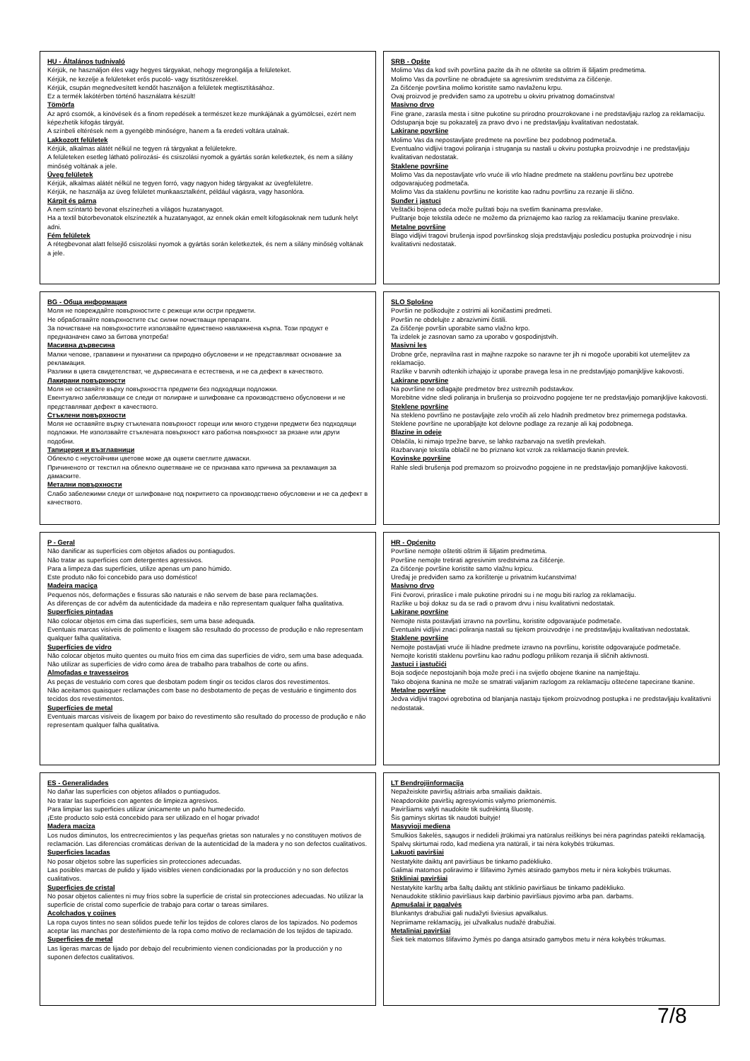HU - Általános tudnivaló
Kérjük, ne használjon éles vagy hegyes tárgyakat, nehogy megrongálja a felületeket.
Kérjük, ne kezelje a felületeket erős pucoló- vagy tisztítószerekkel.
Kérjük, csupán megnedvesített kendőt használjon a felületek megtisztításához.
Ez a termék lakótérben történő használatra készült!
Tömörfa
Az apró csomók, a kinövések és a finom repedések a természet keze munkájának a gyümölcsei, ezért nem képezhetik kifogás tárgyát.
A színbeli eltérések nem a gyengébb minőségre, hanem a fa eredeti voltára utalnak.
Lakkozott felületek
Kérjük, alkalmas alátét nélkül ne tegyen rá tárgyakat a felületekre.
A felületeken esetleg látható polírozási- és csiszolási nyomok a gyártás során keletkeztek, és nem a silány minőség voltának a jele.
Üveg felületek
Kérjük, alkalmas alátét nélkül ne tegyen forró, vagy nagyon hideg tárgyakat az üvegfelületre.
Kérjük, ne használja az üveg felületet munkaasztalként, például vágásra, vagy hasonlóra.
Kárpit és párna
A nem színtartó bevonat elszínezheti a világos huzatanyagot.
Ha a textil bútorbevonatok elszínezték a huzatanyagot, az ennek okán emelt kifogásoknak nem tudunk helyt adni.
Fém felületek
A rétegbevonat alatt felsejlő csiszolási nyomok a gyártás során keletkeztek, és nem a silány minőség voltának a jele.
SRB - Opšte
Molimo Vas da kod svih površina pazite da ih ne oštetite sa oštrim ili šiljatim predmetima.
Molimo Vas da površine ne obrađujete sa agresivnim sredstvima za čišćenje.
Za čišćenje površina molimo koristite samo navlaženu krpu.
Ovaj proizvod je predviđen samo za upotrebu u okviru privatnog domaćinstva!
Masivno drvo
Fine grane, zarasla mesta i sitne pukotine su prirodno prouzrokovane i ne predstavljaju razlog za reklamaciju.
Odstupanja boje su pokazatelj za pravo drvo i ne predstavljaju kvalitativan nedostatak.
Lakirane površine
Molimo Vas da nepostavljate predmete na površine bez podobnog podmetača.
Eventualno vidljivi tragovi poliranja i struganja su nastali u okviru postupka proizvodnje i ne predstavljaju kvalitativan nedostatak.
Staklene površine
Molimo Vas da nepostavljate vrlo vruće ili vrlo hladne predmete na staklenu površinu bez upotrebe odgovarajućeg podmetača.
Molimo Vas da staklenu površinu ne koristite kao radnu površinu za rezanje ili slično.
Sunđer i jastuci
Veštački bojena odeća može puštati boju na svetlim tkaninama presvlake.
Puštanje boje tekstila odeće ne možemo da priznajemo kao razlog za reklamaciju tkanine presvlake.
Metalne površine
Blago vidljivi tragovi brušenja ispod površinskog sloja predstavljaju posledicu postupka proizvodnje i nisu kvalitativni nedostatak.
BG - Обща информация
Моля не повреждайте повърхностите с режещи или остри предмети.
Не обработвайте повърхностите със силни почистващи препарати.
За почистване на повърхностите използвайте единствено навлажнена кърпа. Този продукт е предназначен само за битова употреба!
Масивна дървесина
Малки чепове, грапавини и пукнатини са природно обусловени и не представляват основание за рекламация.
Разлики в цвета свидетелстват, че дървесината е естествена, и не са дефект в качеството.
Лакирани повърхности
Моля не оставяйте върху повърхността предмети без подходящи подложки.
Евентуално забелязващи се следи от полиране и шлифоване са производствено обусловени и не представляват дефект в качеството.
Стъклени повърхности
Моля не оставяйте върху стъклената повърхност горещи или много студени предмети без подходящи подложки. Не използвайте стъклената повърхност като работна повърхност за рязане или други подобни.
Тапицерия и възглавници
Облекло с неустойчиви цветове може да оцвети светлите дамаски.
Причиненото от текстил на облекло оцветяване не се признава като причина за рекламация за дамаските.
Метални повърхности
Слабо забележими следи от шлифоване под покритието са производствено обусловени и не са дефект в качеството.
SLO Splošno
Površin ne poškodujte z ostrimi ali koničastimi predmeti.
Površin ne obdelujte z abrazivnimi čistili.
Za čiščenje površin uporabite samo vlažno krpo.
Ta izdelek je zasnovan samo za uporabo v gospodinjstvih.
Masivni les
Drobne grče, nepravilna rast in majhne razpoke so naravne ter jih ni mogoče uporabiti kot utemeljitev za reklamacijo.
Razlike v barvnih odtenkih izhajajo iz uporabe pravega lesa in ne predstavljajo pomanjkljive kakovosti.
Lakirane površine
Na površine ne odlagajte predmetov brez ustreznih podstavkov.
Morebitne vidne sledi poliranja in brušenja so proizvodno pogojene ter ne predstavljajo pomanjkljive kakovosti.
Steklene površine
Na stekleno površino ne postavljajte zelo vročih ali zelo hladnih predmetov brez primernega podstavka.
Steklene površine ne uporabljajte kot delovne podlage za rezanje ali kaj podobnega.
Blazine in odeje
Oblačila, ki nimajo trpežne barve, se lahko razbarvajo na svetlih prevlekah.
Razbarvanje tekstila oblačil ne bo priznano kot vzrok za reklamacijo tkanin prevlek.
Kovinske površine
Rahle sledi brušenja pod premazom so proizvodno pogojene in ne predstavljajo pomanjkljive kakovosti.
P - Geral
Não danificar as superfícies com objetos afiados ou pontiagudos.
Não tratar as superfícies com detergentes agressivos.
Para a limpeza das superfícies, utilize apenas um pano húmido.
Este produto não foi concebido para uso doméstico!
Madeira maciça
Pequenos nós, deformações e fissuras são naturais e não servem de base para reclamações.
As diferenças de cor advêm da autenticidade da madeira e não representam qualquer falha qualitativa.
Superfícies pintadas
Não colocar objetos em cima das superfícies, sem uma base adequada.
Eventuais marcas visíveis de polimento e lixagem são resultado do processo de produção e não representam qualquer falha qualitativa.
Superfícies de vidro
Não colocar objetos muito quentes ou muito frios em cima das superfícies de vidro, sem uma base adequada.
Não utilizar as superfícies de vidro como área de trabalho para trabalhos de corte ou afins.
Almofadas e travesseiros
As peças de vestuário com cores que desbotam podem tingir os tecidos claros dos revestimentos.
Não aceitamos quaisquer reclamações com base no desbotamento de peças de vestuário e tingimento dos tecidos dos revestimentos.
Superfícies de metal
Eventuais marcas visíveis de lixagem por baixo do revestimento são resultado do processo de produção e não representam qualquer falha qualitativa.
HR - Općenito
Površine nemojte oštetiti oštrim ili šiljatim predmetima.
Površine nemojte tretirati agresivnim sredstvima za čišćenje.
Za čišćenje površine koristite samo vlažnu krpicu.
Uređaj je predviđen samo za korištenje u privatnim kućanstvima!
Masivno drvo
Fini čvorovi, priraslice i male pukotine prirodni su i ne mogu biti razlog za reklamaciju.
Razlike u boji dokaz su da se radi o pravom drvu i nisu kvalitativni nedostatak.
Lakirane površine
Nemojte nista postavljati izravno na površinu, koristite odgovarajuće podmetače.
Eventualni vidljivi znaci poliranja nastali su tijekom proizvodnje i ne predstavljaju kvalitativan nedostatak.
Staklene površine
Nemojte postavljati vruće ili hladne predmete izravno na površinu, koristite odgovarajuće podmetače.
Nemojte koristiti staklenu površinu kao radnu podlogu prilikom rezanja ili sličnih aktivnosti.
Jastuci i jastučići
Boja sodjeće nepostojanih boja može preći i na svijetlo obojene tkanine na namještaju.
Tako obojena tkanina ne može se smatrati valjanim razlogom za reklamaciju oštećene tapecirane tkanine.
Metalne površine
Jedva vidljivi tragovi ogrebotina od blanjanja nastaju tijekom proizvodnog postupka i ne predstavljaju kvalitativni nedostatak.
ES - Generalidades
No dañar las superficies con objetos afilados o puntiagudos.
No tratar las superficies con agentes de limpieza agresivos.
Para limpiar las superficies utilizar únicamente un paño humedecido.
¡Este producto solo está concebido para ser utilizado en el hogar privado!
Madera maciza
Los nudos diminutos, los entrecrecimientos y las pequeñas grietas son naturales y no constituyen motivos de reclamación. Las diferencias cromáticas derivan de la autenticidad de la madera y no son defectos cualitativos.
Superficies lacadas
No posar objetos sobre las superficies sin protecciones adecuadas.
Las posibles marcas de pulido y lijado visibles vienen condicionadas por la producción y no son defectos cualitativos.
Superficies de cristal
No posar objetos calientes ni muy fríos sobre la superficie de cristal sin protecciones adecuadas. No utilizar la superficie de cristal como superficie de trabajo para cortar o tareas similares.
Acolchados y cojines
La ropa cuyos tintes no sean sólidos puede teñir los tejidos de colores claros de los tapizados. No podemos aceptar las manchas por desteñimiento de la ropa como motivo de reclamación de los tejidos de tapizado.
Superficies de metal
Las ligeras marcas de lijado por debajo del recubrimiento vienen condicionadas por la producción y no suponen defectos cualitativos.
LT Bendrojiinformacija
Nepažeiskite paviršių aštriais arba smailiais daiktais.
Neapdorokite paviršių agresyviomis valymo priemonėmis.
Paviršiams valyti naudokite tik sudrėkintą šluostę.
Šis gaminys skirtas tik naudoti buityje!
Masyvioji mediena
Smulkios šakelės, sąaugos ir nedideli įtrūkimai yra natūralus reiškinys bei nėra pagrindas pateikti reklamaciją.
Spalvų skirtumai rodo, kad mediena yra natūrali, ir tai nėra kokybės trūkumas.
Lakuoti paviršiai
Nestatykite daiktų ant paviršiaus be tinkamo padėkliuko.
Galimai matomos poliravimo ir šlifavimo žymės atsirado gamybos metu ir nėra kokybės trūkumas.
Stikliniai paviršiai
Nestatykite karštų arba šaltų daiktų ant stiklinio paviršiaus be tinkamo padėkliuko.
Nenaudokite stiklinio paviršiaus kaip darbinio paviršiaus pjovimo arba pan. darbams.
Apmušalai ir pagalvės
Blunkantys drabužiai gali nudažyti šviesius apvalkalus.
Nepriimame reklamacijų, jei užvalkalus nudažė drabužiai.
Metaliniai paviršiai
Šiek tiek matomos šlifavimo žymės po danga atsirado gamybos metu ir nėra kokybės trūkumas.
7/8